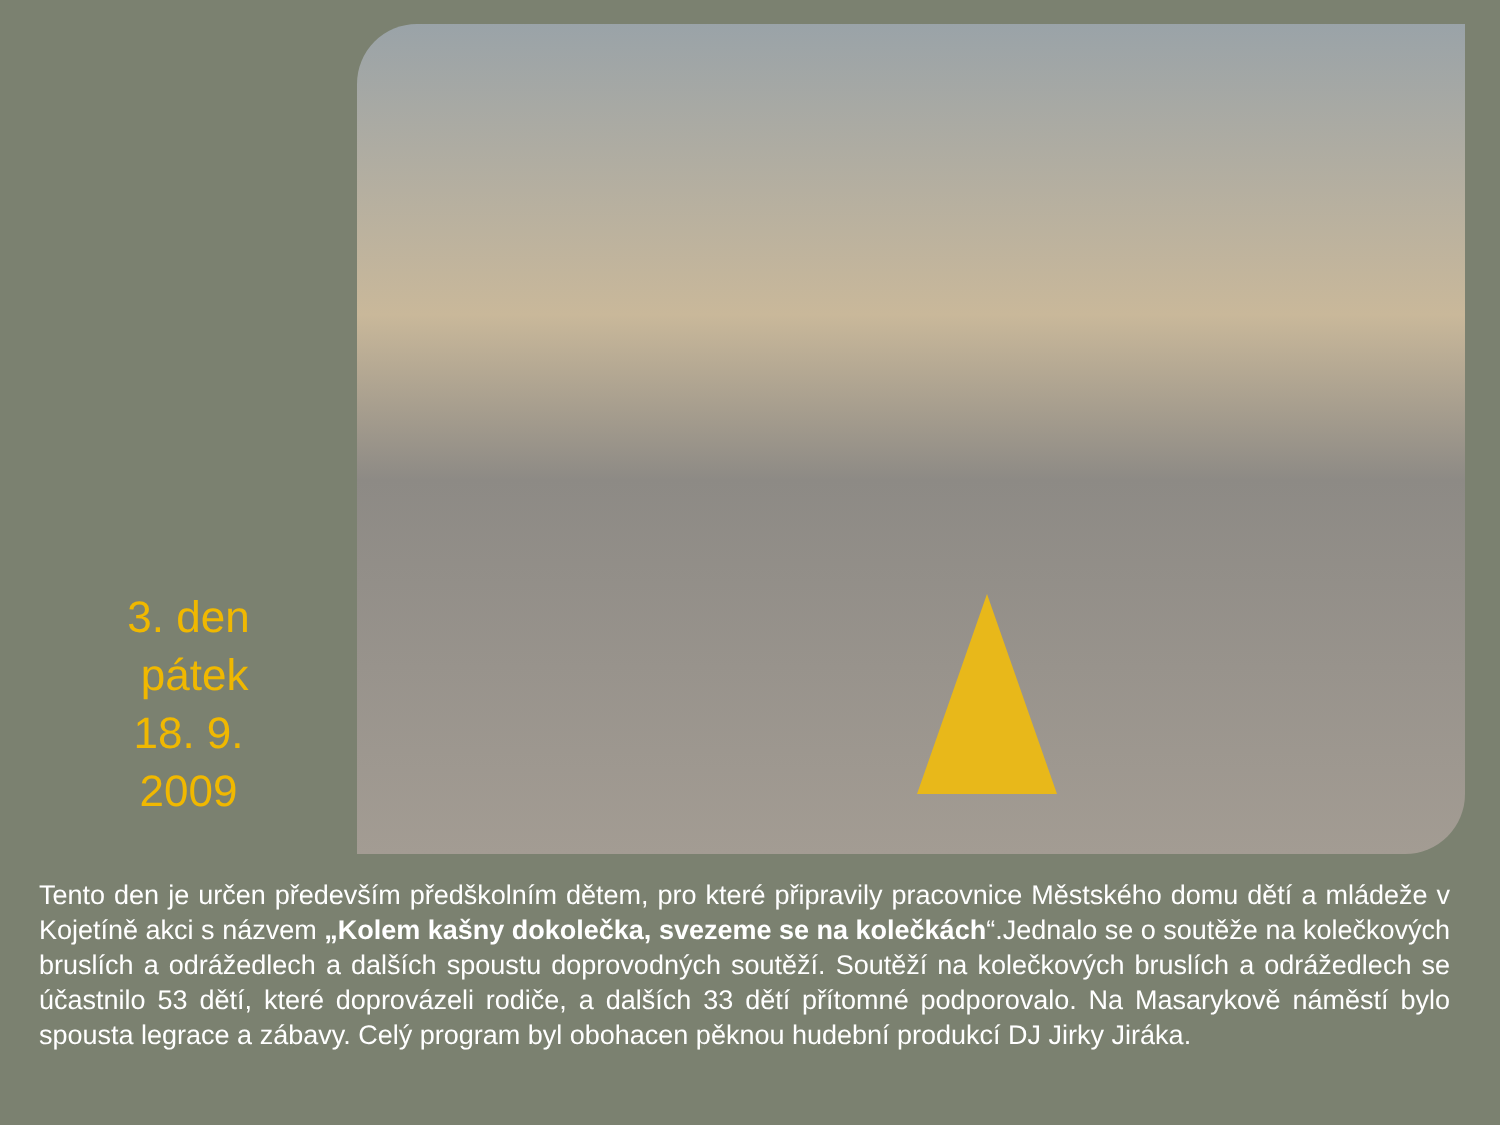3. den
pátek
18. 9.
2009
Tento den je určen především předškolním dětem, pro které připravily pracovnice Městského domu dětí a mládeže v Kojetíně akci s názvem „Kolem kašny dokolečka, svezeme se na kolečkách“.Jednalo se o soutěže na kolečkových bruslích a odrážedlech a dalších spoustu doprovodných soutěží. Soutěží na kolečkových bruslích a odrážedlech se účastnilo 53 dětí, které doprovázeli rodiče, a dalších 33 dětí přítomné podporovalo. Na Masarykově náměstí bylo spousta legrace a zábavy. Celý program byl obohacen pěknou hudební produkcí DJ Jirky Jiráka.